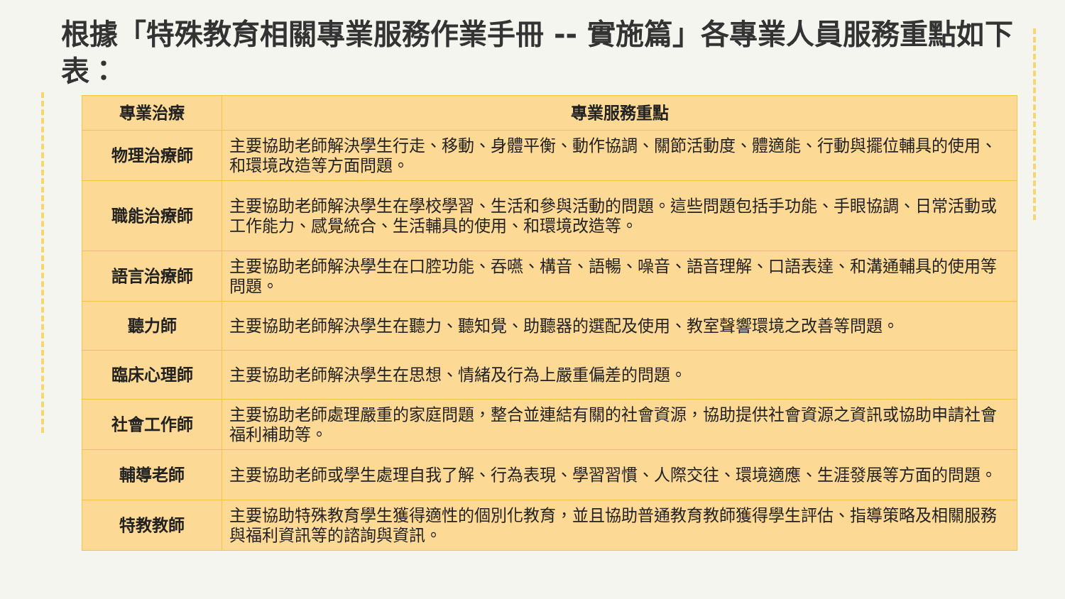根據「特殊教育相關專業服務作業手冊 -- 實施篇」各專業人員服務重點如下表：
| 專業治療 | 專業服務重點 |
| --- | --- |
| 物理治療師 | 主要協助老師解決學生行走、移動、身體平衡、動作協調、關節活動度、體適能、行動與擺位輔具的使用、和環境改造等方面問題。 |
| 職能治療師 | 主要協助老師解決學生在學校學習、生活和參與活動的問題。這些問題包括手功能、手眼協調、日常活動或工作能力、感覺統合、生活輔具的使用、和環境改造等。 |
| 語言治療師 | 主要協助老師解決學生在口腔功能、吞嚥、構音、語暢、噪音、語音理解、口語表達、和溝通輔具的使用等問題。 |
| 聽力師 | 主要協助老師解決學生在聽力、聽知覺、助聽器的選配及使用、教室聲響環境之改善等問題。 |
| 臨床心理師 | 主要協助老師解決學生在思想、情緒及行為上嚴重偏差的問題。 |
| 社會工作師 | 主要協助老師處理嚴重的家庭問題，整合並連結有關的社會資源，協助提供社會資源之資訊或協助申請社會福利補助等。 |
| 輔導老師 | 主要協助老師或學生處理自我了解、行為表現、學習習慣、人際交往、環境適應、生涯發展等方面的問題。 |
| 特教教師 | 主要協助特殊教育學生獲得適性的個別化教育，並且協助普通教育教師獲得學生評估、指導策略及相關服務與福利資訊等的諮詢與資訊。 |